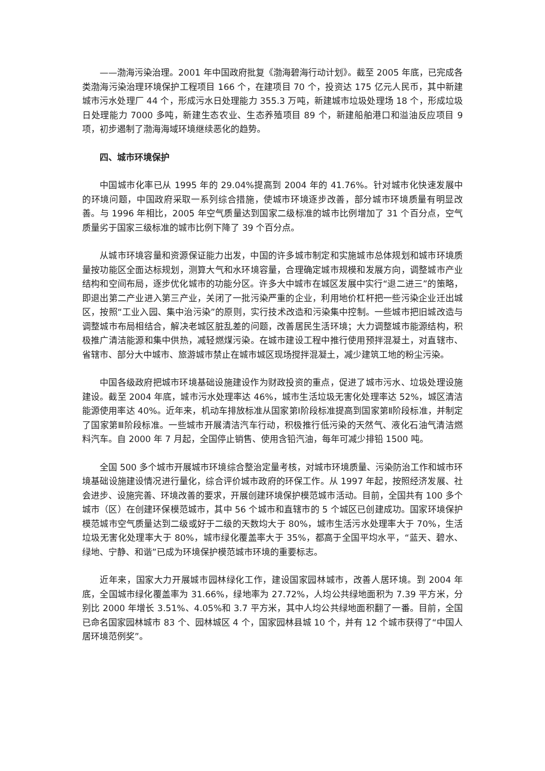——渤海污染治理。2001 年中国政府批复《渤海碧海行动计划》。截至 2005 年底，已完成各类渤海污染治理环境保护工程项目 166 个，在建项目 70 个，投资达 175 亿元人民币，其中新建城市污水处理厂 44 个，形成污水日处理能力 355.3 万吨，新建城市垃圾处理场 18 个，形成垃圾日处理能力 7000 多吨，新建生态农业、生态养殖项目 89 个，新建船舶港口和溢油反应项目 9 项，初步遏制了渤海海域环境继续恶化的趋势。
四、城市环境保护
中国城市化率已从 1995 年的 29.04%提高到 2004 年的 41.76%。针对城市化快速发展中的环境问题，中国政府采取一系列综合措施，使城市环境逐步改善，部分城市环境质量有明显改善。与 1996 年相比，2005 年空气质量达到国家二级标准的城市比例增加了 31 个百分点，空气质量劣于国家三级标准的城市比例下降了 39 个百分点。
从城市环境容量和资源保证能力出发，中国的许多城市制定和实施城市总体规划和城市环境质量按功能区全面达标规划，测算大气和水环境容量，合理确定城市规模和发展方向，调整城市产业结构和空间布局，逐步优化城市的功能分区。许多大中城市在城区发展中实行“退二进三”的策略，即退出第二产业进入第三产业，关闭了一批污染严重的企业，利用地价杠杆把一些污染企业迁出城区，按照“工业入园、集中治污染”的原则，实行技术改造和污染集中控制。一些城市把旧城改造与调整城市布局相结合，解决老城区脏乱差的问题，改善居民生活环境；大力调整城市能源结构，积极推广清洁能源和集中供热，减轻燃煤污染。在城市建设工程中推行使用预拌混凝土，对直辖市、省辖市、部分大中城市、旅游城市禁止在城市城区现场搅拌混凝土，减少建筑工地的粉尘污染。
中国各级政府把城市环境基础设施建设作为财政投资的重点，促进了城市污水、垃圾处理设施建设。截至 2004 年底，城市污水处理率达 46%，城市生活垃圾无害化处理率达 52%，城区清洁能源使用率达 40%。近年来，机动车排放标准从国家第Ⅰ阶段标准提高到国家第Ⅱ阶段标准，并制定了国家第Ⅲ阶段标准。一些城市开展清洁汽车行动，积极推行低污染的天然气、液化石油气清洁燃料汽车。自 2000 年 7 月起，全国停止销售、使用含铅汽油，每年可减少排铅 1500 吨。
全国 500 多个城市开展城市环境综合整治定量考核，对城市环境质量、污染防治工作和城市环境基础设施建设情况进行量化，综合评价城市政府的环保工作。从 1997 年起，按照经济发展、社会进步、设施完善、环境改善的要求，开展创建环境保护模范城市活动。目前，全国共有 100 多个城市（区）在创建环保模范城市，其中 56 个城市和直辖市的 5 个城区已创建成功。国家环境保护模范城市空气质量达到二级或好于二级的天数均大于 80%，城市生活污水处理率大于 70%，生活垃圾无害化处理率大于 80%，城市绿化覆盖率大于 35%，都高于全国平均水平，“蓝天、碧水、绿地、宁静、和谐”已成为环境保护模范城市环境的重要标志。
近年来，国家大力开展城市园林绿化工作，建设国家园林城市，改善人居环境。到 2004 年底，全国城市绿化覆盖率为 31.66%，绿地率为 27.72%，人均公共绿地面积为 7.39 平方米，分别比 2000 年增长 3.51%、4.05%和 3.7 平方米，其中人均公共绿地面积翻了一番。目前，全国已命名国家园林城市 83 个、园林城区 4 个，国家园林县城 10 个，并有 12 个城市获得了“中国人居环境范例奖”。